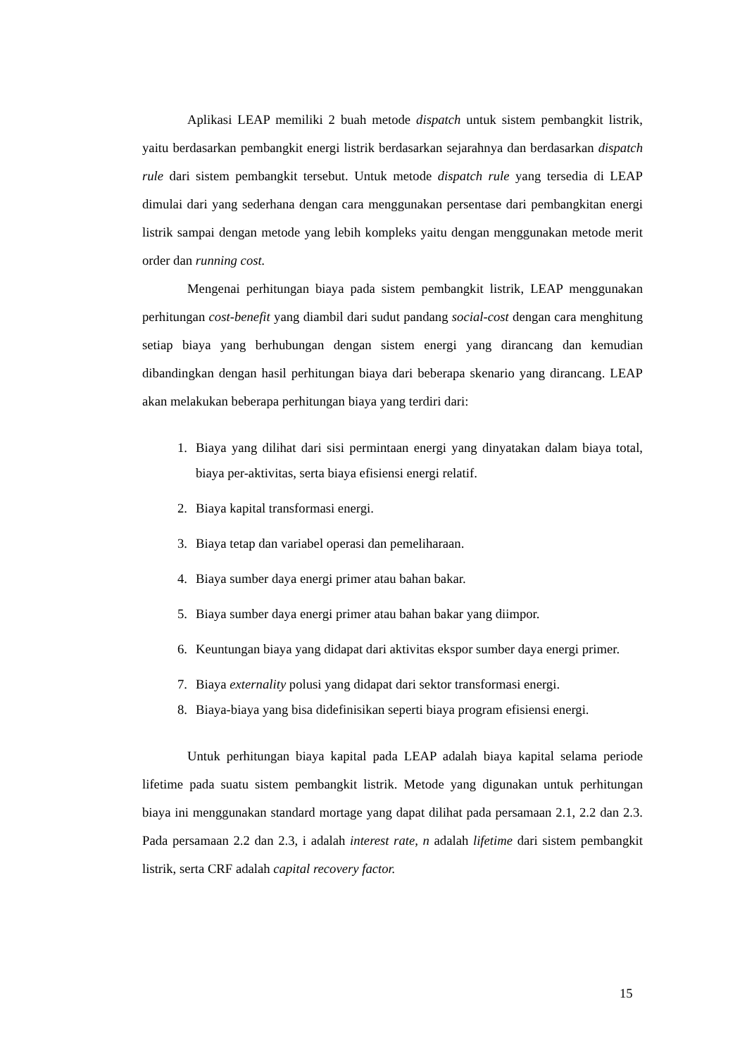Aplikasi LEAP memiliki 2 buah metode dispatch untuk sistem pembangkit listrik, yaitu berdasarkan pembangkit energi listrik berdasarkan sejarahnya dan berdasarkan dispatch rule dari sistem pembangkit tersebut. Untuk metode dispatch rule yang tersedia di LEAP dimulai dari yang sederhana dengan cara menggunakan persentase dari pembangkitan energi listrik sampai dengan metode yang lebih kompleks yaitu dengan menggunakan metode merit order dan running cost.
Mengenai perhitungan biaya pada sistem pembangkit listrik, LEAP menggunakan perhitungan cost-benefit yang diambil dari sudut pandang social-cost dengan cara menghitung setiap biaya yang berhubungan dengan sistem energi yang dirancang dan kemudian dibandingkan dengan hasil perhitungan biaya dari beberapa skenario yang dirancang. LEAP akan melakukan beberapa perhitungan biaya yang terdiri dari:
1. Biaya yang dilihat dari sisi permintaan energi yang dinyatakan dalam biaya total, biaya per-aktivitas, serta biaya efisiensi energi relatif.
2. Biaya kapital transformasi energi.
3. Biaya tetap dan variabel operasi dan pemeliharaan.
4. Biaya sumber daya energi primer atau bahan bakar.
5. Biaya sumber daya energi primer atau bahan bakar yang diimpor.
6. Keuntungan biaya yang didapat dari aktivitas ekspor sumber daya energi primer.
7. Biaya externality polusi yang didapat dari sektor transformasi energi.
8. Biaya-biaya yang bisa didefinisikan seperti biaya program efisiensi energi.
Untuk perhitungan biaya kapital pada LEAP adalah biaya kapital selama periode lifetime pada suatu sistem pembangkit listrik. Metode yang digunakan untuk perhitungan biaya ini menggunakan standard mortage yang dapat dilihat pada persamaan 2.1, 2.2 dan 2.3. Pada persamaan 2.2 dan 2.3, i adalah interest rate, n adalah lifetime dari sistem pembangkit listrik, serta CRF adalah capital recovery factor.
15